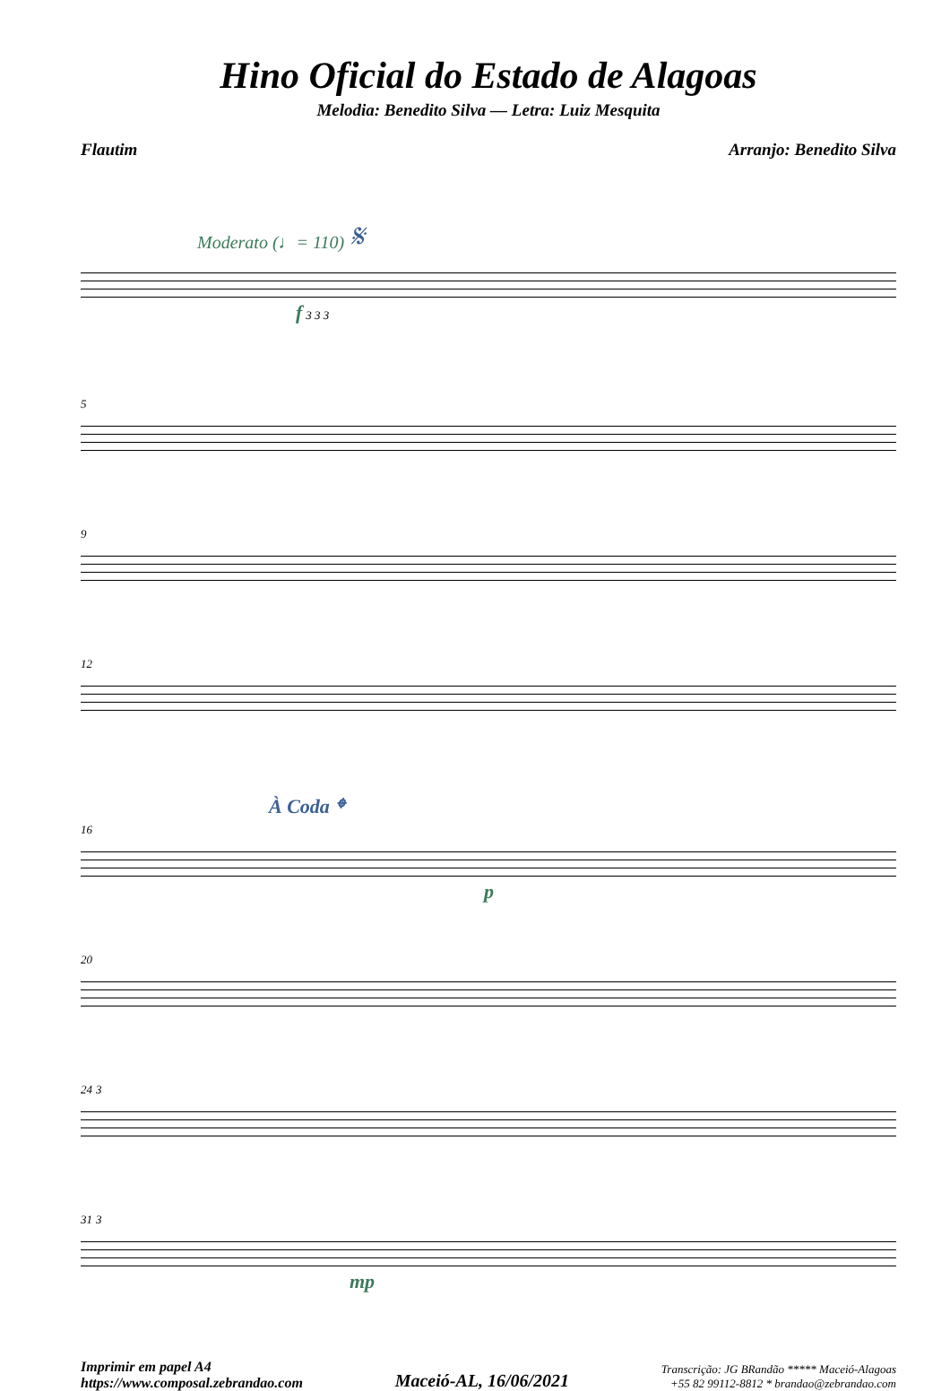Hino Oficial do Estado de Alagoas
Melodia: Benedito Silva — Letra: Luiz Mesquita
Flautim Arranjo: Benedito Silva
Moderato (♩= 110) 𝄋
f 3 3 3
5
9
12
À Coda 𝄌
16
p
20
24 3
31 3
mp
Imprimir em papel A4
https://www.composal.zebrandao.com
Maceió-AL, 16/06/2021
Transcrição: JG BRandão ***** Maceió-Alagoas
+55 82 99112-8812 * brandao@zebrandao.com